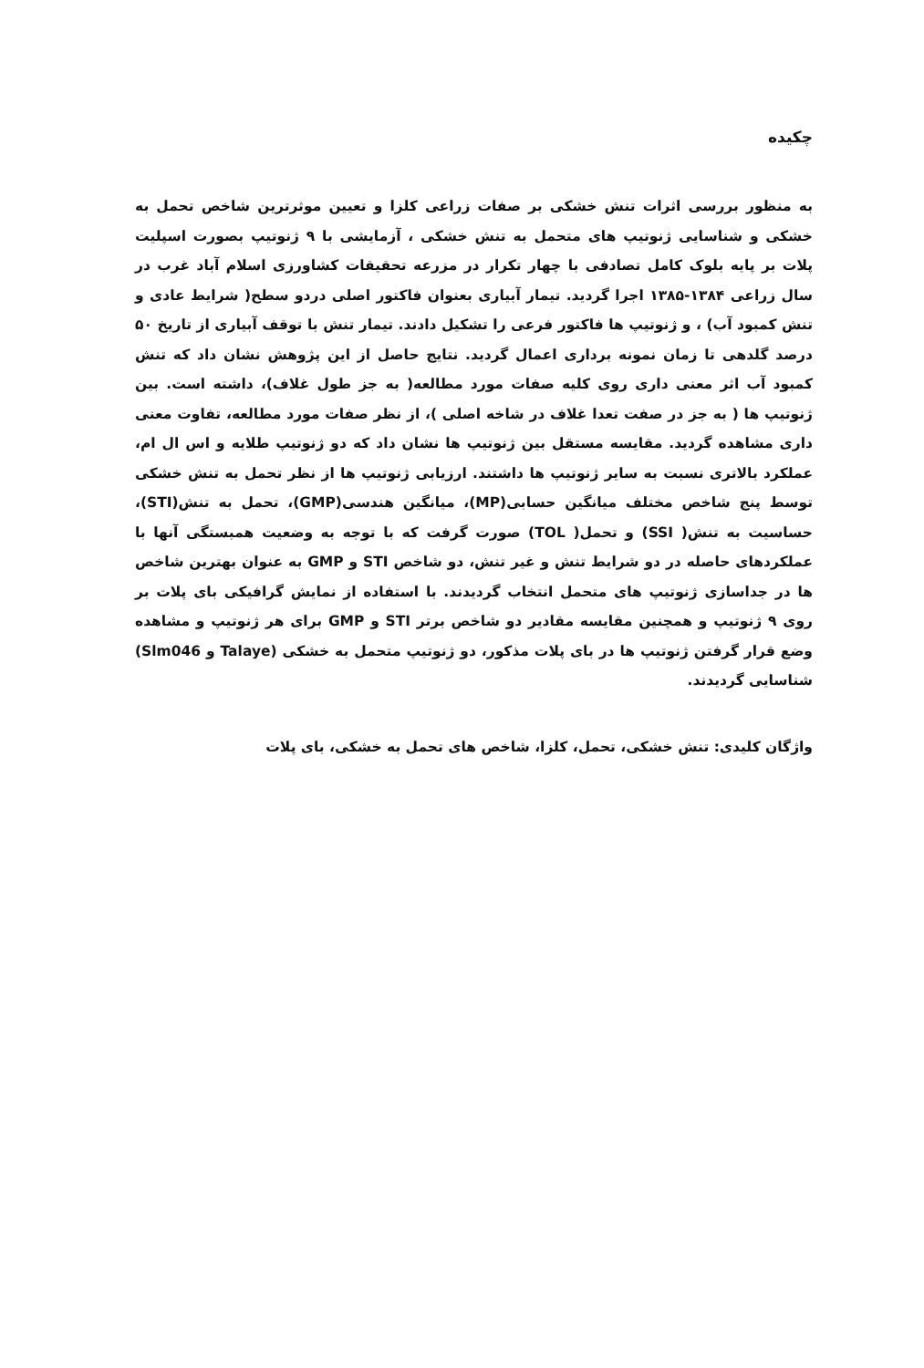چکیده
به منظور بررسی اثرات تنش خشکی بر صفات زراعی کلزا و تعیین موثرترین شاخص تحمل به خشکی و شناسایی ژنوتیپ های متحمل به تنش خشکی ، آزمایشی با ۹ ژنوتیپ بصورت اسپلیت پلات بر پایه بلوک کامل تصادفی با چهار تکرار در مزرعه تحقیقات کشاورزی اسلام آباد غرب در سال زراعی ۱۳۸۴-۱۳۸۵ اجرا گردید. تیمار آبیاری بعنوان فاکتور اصلی دردو سطح( شرایط عادی و تنش کمبود آب) ، و ژنوتیپ ها فاکتور فرعی را تشکیل دادند. تیمار تنش با توقف آبیاری از تاریخ ۵۰ درصد گلدهی تا زمان نمونه برداری اعمال گردید. نتایج حاصل از این پژوهش نشان داد که تنش کمبود آب اثر معنی داری روی کلیه صفات مورد مطالعه( به جز طول غلاف)، داشته است. بین ژنوتیپ ها ( به جز در صفت تعدا غلاف در شاخه اصلی )، از نظر صفات مورد مطالعه، تفاوت معنی داری مشاهده گردید. مقایسه مستقل بین ژنوتیپ ها نشان داد که دو ژنوتیپ طلایه و اس ال ام، عملکرد بالاتری نسبت به سایر ژنوتیپ ها داشتند. ارزیابی ژنوتیپ ها از نظر تحمل به تنش خشکی توسط پنج شاخص مختلف میانگین حسابی(MP)، میانگین هندسی(GMP)، تحمل به تنش(STI)، حساسیت به تنش( SSI) و تحمل( TOL) صورت گرفت که با توجه به وضعیت همبستگی آنها با عملکردهای حاصله در دو شرایط تنش و غیر تنش، دو شاخص STI و GMP به عنوان بهترین شاخص ها در جداسازی ژنوتیپ های متحمل انتخاب گردیدند. با استفاده از نمایش گرافیکی بای پلات بر روی ۹ ژنوتیپ و همچنین مقایسه مقادیر دو شاخص برتر STI و GMP برای هر ژنوتیپ و مشاهده وضع قرار گرفتن ژنوتیپ ها در بای پلات مذکور، دو ژنوتیپ متحمل به خشکی (Talaye و Slm046) شناسایی گردیدند.
واژگان کلیدی: تنش خشکی، تحمل، کلزا، شاخص های تحمل به خشکی، بای پلات